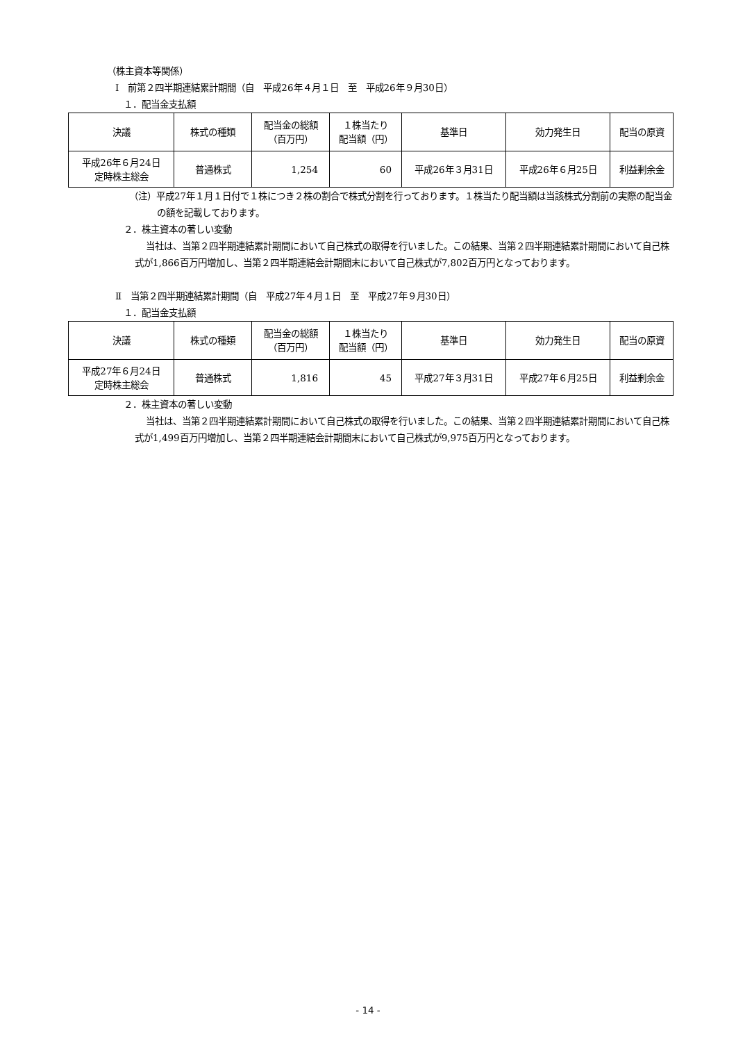（株主資本等関係）
Ⅰ　前第２四半期連結累計期間（自　平成26年４月１日　至　平成26年９月30日）
１．配当金支払額
| 決議 | 株式の種類 | 配当金の総額 （百万円） | １株当たり 配当額（円） | 基準日 | 効力発生日 | 配当の原資 |
| --- | --- | --- | --- | --- | --- | --- |
| 平成26年６月24日 定時株主総会 | 普通株式 | 1,254 | 60 | 平成26年３月31日 | 平成26年６月25日 | 利益剰余金 |
（注）平成27年１月１日付で１株につき２株の割合で株式分割を行っております。１株当たり配当額は当該株式分割前の実際の配当金の額を記載しております。
２．株主資本の著しい変動
当社は、当第２四半期連結累計期間において自己株式の取得を行いました。この結果、当第２四半期連結累計期間において自己株式が1,866百万円増加し、当第２四半期連結会計期間末において自己株式が7,802百万円となっております。
Ⅱ　当第２四半期連結累計期間（自　平成27年４月１日　至　平成27年９月30日）
１．配当金支払額
| 決議 | 株式の種類 | 配当金の総額 （百万円） | １株当たり 配当額（円） | 基準日 | 効力発生日 | 配当の原資 |
| --- | --- | --- | --- | --- | --- | --- |
| 平成27年６月24日 定時株主総会 | 普通株式 | 1,816 | 45 | 平成27年３月31日 | 平成27年６月25日 | 利益剰余金 |
２．株主資本の著しい変動
当社は、当第２四半期連結累計期間において自己株式の取得を行いました。この結果、当第２四半期連結累計期間において自己株式が1,499百万円増加し、当第２四半期連結会計期間末において自己株式が9,975百万円となっております。
- 14 -